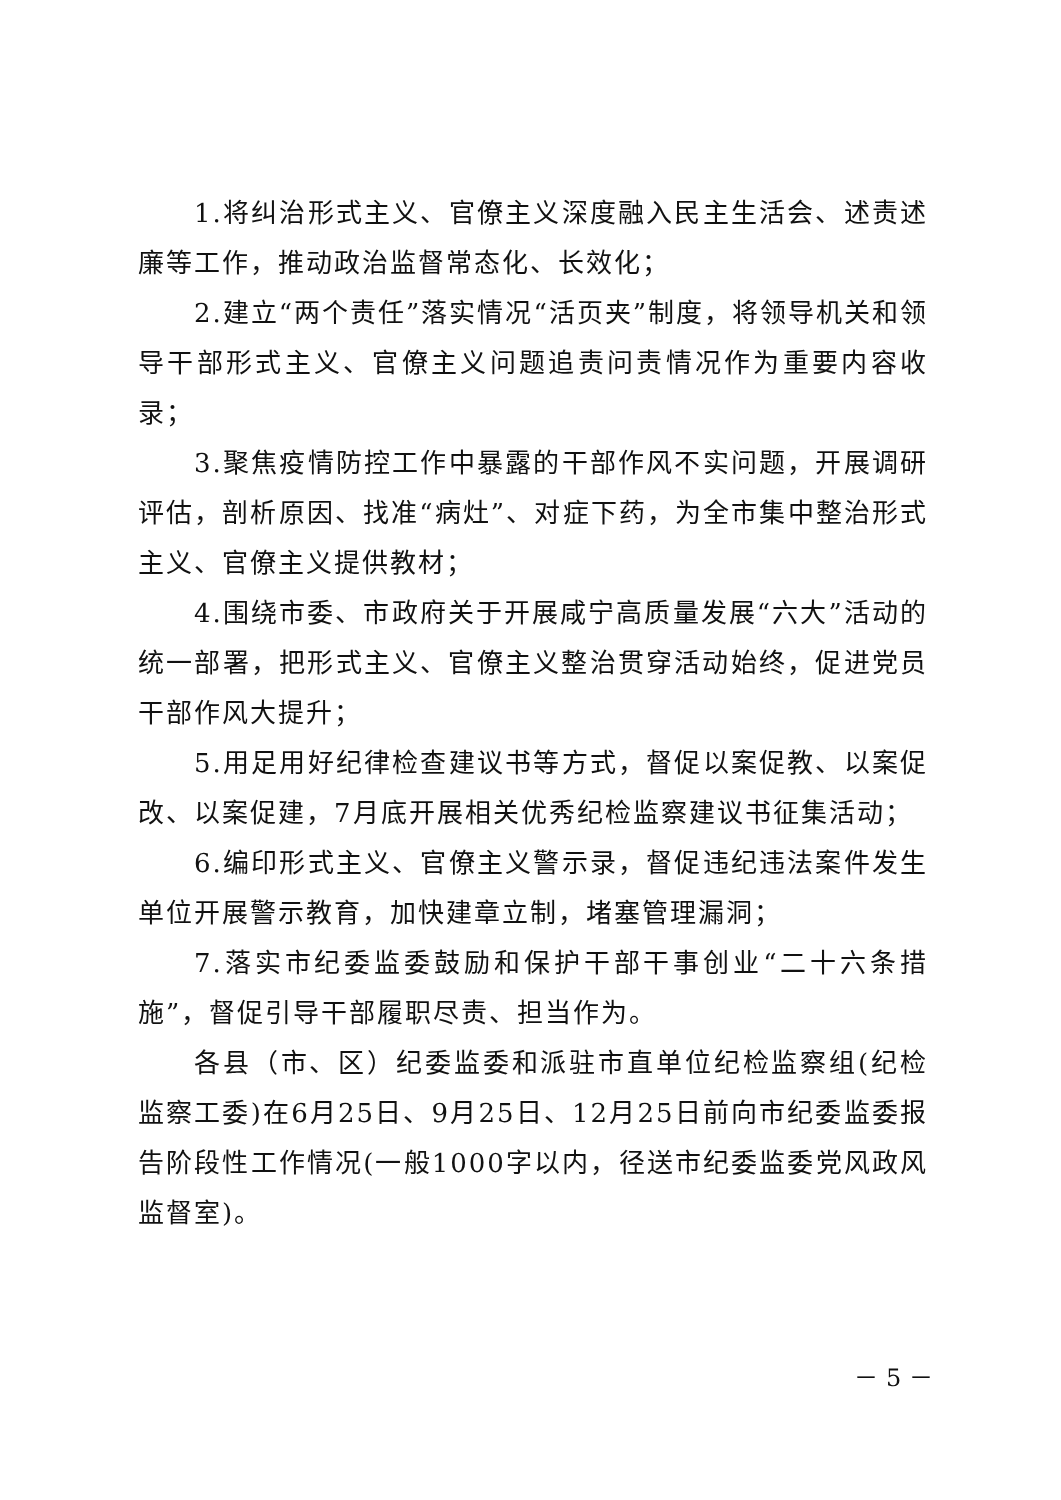1.将纠治形式主义、官僚主义深度融入民主生活会、述责述廉等工作，推动政治监督常态化、长效化；
2.建立“两个责任”落实情况“活页夹”制度，将领导机关和领导干部形式主义、官僚主义问题追责问责情况作为重要内容收录；
3.聚焦疫情防控工作中暴露的干部作风不实问题，开展调研评估，剖析原因、找准“病灶”、对症下药，为全市集中整治形式主义、官僚主义提供教材；
4.围绕市委、市政府关于开展咸宁高质量发展“六大”活动的统一部署，把形式主义、官僚主义整治贯穿活动始终，促进党员干部作风大提升；
5.用足用好纪律检查建议书等方式，督促以案促教、以案促改、以案促建，7月底开展相关优秀纪检监察建议书征集活动；
6.编印形式主义、官僚主义警示录，督促违纪违法案件发生单位开展警示教育，加快建章立制，堵塞管理漏洞；
7.落实市纪委监委鼓励和保护干部干事创业“二十六条措施”，督促引导干部履职尽责、担当作为。
各县（市、区）纪委监委和派驻市直单位纪检监察组(纪检监察工委)在6月25日、9月25日、12月25日前向市纪委监委报告阶段性工作情况(一般1000字以内，径送市纪委监委党风政风监督室)。
－ 5 －